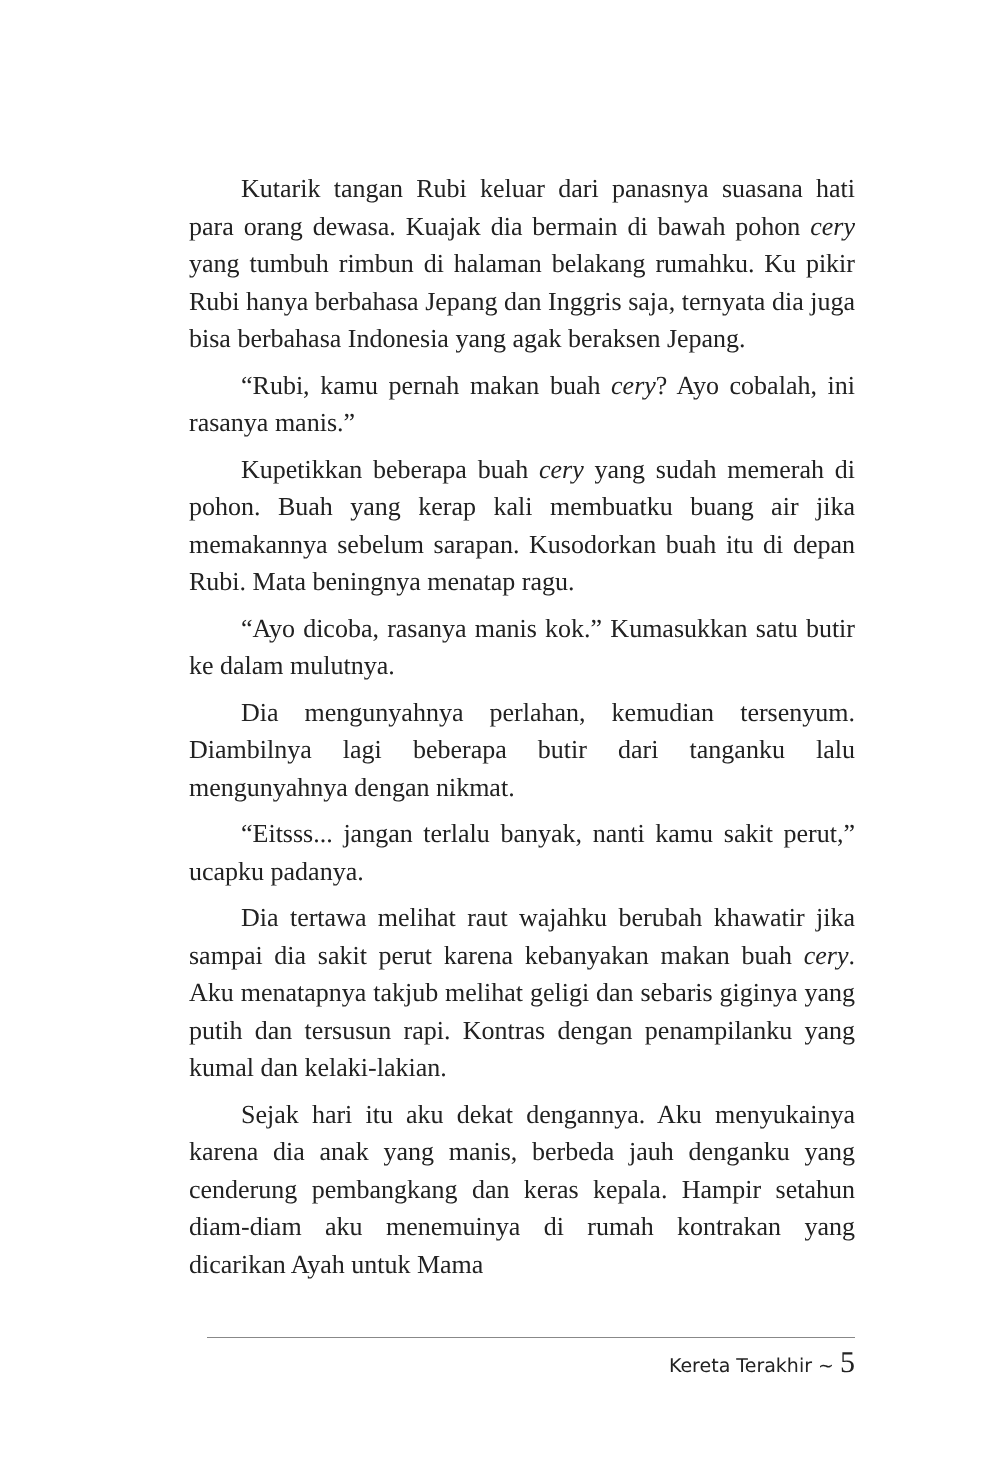Kutarik tangan Rubi keluar dari panasnya suasana hati para orang dewasa. Kuajak dia bermain di bawah pohon cery yang tumbuh rimbun di halaman belakang rumahku. Ku pikir Rubi hanya berbahasa Jepang dan Inggris saja, ternyata dia juga bisa berbahasa Indonesia yang agak beraksen Jepang.
“Rubi, kamu pernah makan buah cery? Ayo cobalah, ini rasanya manis.”
Kupetikkan beberapa buah cery yang sudah memerah di pohon. Buah yang kerap kali membuatku buang air jika memakannya sebelum sarapan. Kusodorkan buah itu di depan Rubi. Mata beningnya menatap ragu.
“Ayo dicoba, rasanya manis kok.” Kumasukkan satu butir ke dalam mulutnya.
Dia mengunyahnya perlahan, kemudian tersenyum. Diambilnya lagi beberapa butir dari tanganku lalu mengunyahnya dengan nikmat.
“Eitsss... jangan terlalu banyak, nanti kamu sakit perut,” ucapku padanya.
Dia tertawa melihat raut wajahku berubah khawatir jika sampai dia sakit perut karena kebanyakan makan buah cery. Aku menatapnya takjub melihat geligi dan sebaris giginya yang putih dan tersusun rapi. Kontras dengan penampilanku yang kumal dan kelaki-lakian.
Sejak hari itu aku dekat dengannya. Aku menyukainya karena dia anak yang manis, berbeda jauh denganku yang cenderung pembangkang dan keras kepala. Hampir setahun diam-diam aku menemuinya di rumah kontrakan yang dicarikan Ayah untuk Mama
Kereta Terakhir ~ 5